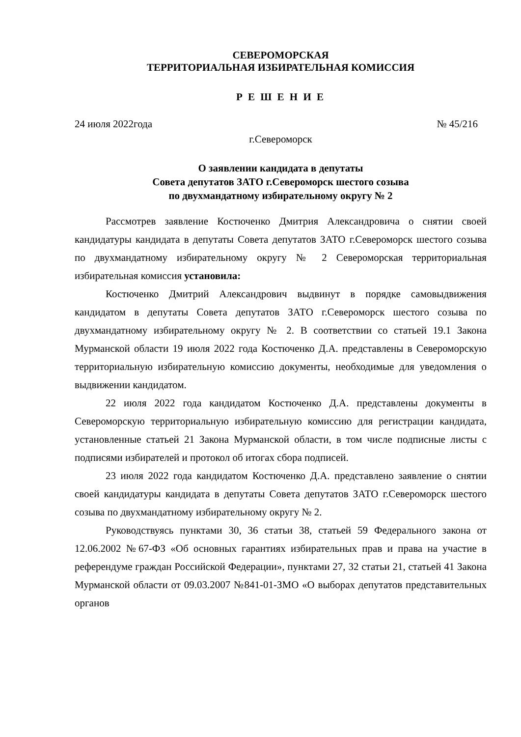СЕВЕРОМОРСКАЯ
ТЕРРИТОРИАЛЬНАЯ ИЗБИРАТЕЛЬНАЯ КОМИССИЯ
Р Е Ш Е Н И Е
24 июля 2022года № 45/216
г.Североморск
О заявлении кандидата в депутаты
Совета депутатов ЗАТО г.Североморск шестого созыва
по двухмандатному избирательному округу № 2
Рассмотрев заявление Костюченко Дмитрия Александровича о снятии своей кандидатуры кандидата в депутаты Совета депутатов ЗАТО г.Североморск шестого созыва по двухмандатному избирательному округу № 2 Североморская территориальная избирательная комиссия установила:
Костюченко Дмитрий Александрович выдвинут в порядке самовыдвижения кандидатом в депутаты Совета депутатов ЗАТО г.Североморск шестого созыва по двухмандатному избирательному округу № 2. В соответствии со статьей 19.1 Закона Мурманской области 19 июля 2022 года Костюченко Д.А. представлены в Североморскую территориальную избирательную комиссию документы, необходимые для уведомления о выдвижении кандидатом.
22 июля 2022 года кандидатом Костюченко Д.А. представлены документы в Североморскую территориальную избирательную комиссию для регистрации кандидата, установленные статьей 21 Закона Мурманской области, в том числе подписные листы с подписями избирателей и протокол об итогах сбора подписей.
23 июля 2022 года кандидатом Костюченко Д.А. представлено заявление о снятии своей кандидатуры кандидата в депутаты Совета депутатов ЗАТО г.Североморск шестого созыва по двухмандатному избирательному округу № 2.
Руководствуясь пунктами 30, 36 статьи 38, статьей 59 Федерального закона от 12.06.2002 №67-ФЗ «Об основных гарантиях избирательных прав и права на участие в референдуме граждан Российской Федерации», пунктами 27, 32 статьи 21, статьей 41 Закона Мурманской области от 09.03.2007 №841-01-ЗМО «О выборах депутатов представительных органов